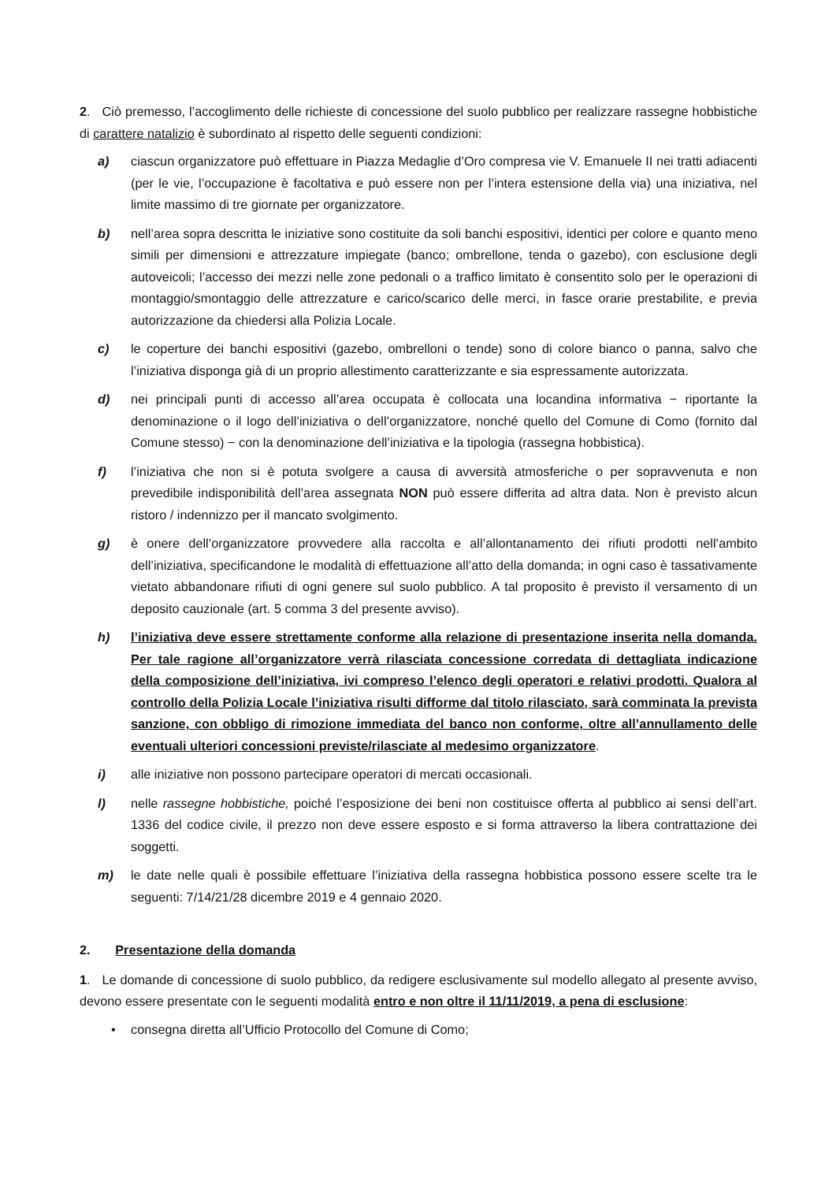2. Ciò premesso, l’accoglimento delle richieste di concessione del suolo pubblico per realizzare rassegne hobbistiche di carattere natalizio è subordinato al rispetto delle seguenti condizioni:
a) ciascun organizzatore può effettuare in Piazza Medaglie d’Oro compresa vie V. Emanuele II nei tratti adiacenti (per le vie, l’occupazione è facoltativa e può essere non per l’intera estensione della via) una iniziativa, nel limite massimo di tre giornate per organizzatore.
b) nell’area sopra descritta le iniziative sono costituite da soli banchi espositivi, identici per colore e quanto meno simili per dimensioni e attrezzature impiegate (banco; ombrellone, tenda o gazebo), con esclusione degli autoveicoli; l’accesso dei mezzi nelle zone pedonali o a traffico limitato è consentito solo per le operazioni di montaggio/smontaggio delle attrezzature e carico/scarico delle merci, in fasce orarie prestabilite, e previa autorizzazione da chiedersi alla Polizia Locale.
c) le coperture dei banchi espositivi (gazebo, ombrelloni o tende) sono di colore bianco o panna, salvo che l’iniziativa disponga già di un proprio allestimento caratterizzante e sia espressamente autorizzata.
d) nei principali punti di accesso all’area occupata è collocata una locandina informativa − riportante la denominazione o il logo dell’iniziativa o dell’organizzatore, nonché quello del Comune di Como (fornito dal Comune stesso) − con la denominazione dell’iniziativa e la tipologia (rassegna hobbistica).
f) l’iniziativa che non si è potuta svolgere a causa di avversità atmosferiche o per sopravvenuta e non prevedibile indisponibilità dell’area assegnata NON può essere differita ad altra data. Non è previsto alcun ristoro / indennizzo per il mancato svolgimento.
g) è onere dell’organizzatore provvedere alla raccolta e all’allontanamento dei rifiuti prodotti nell’ambito dell’iniziativa, specificandone le modalità di effettuazione all’atto della domanda; in ogni caso è tassativamente vietato abbandonare rifiuti di ogni genere sul suolo pubblico. A tal proposito è previsto il versamento di un deposito cauzionale (art. 5 comma 3 del presente avviso).
h) l’iniziativa deve essere strettamente conforme alla relazione di presentazione inserita nella domanda. Per tale ragione all’organizzatore verrà rilasciata concessione corredata di dettagliata indicazione della composizione dell’iniziativa, ivi compreso l’elenco degli operatori e relativi prodotti. Qualora al controllo della Polizia Locale l’iniziativa risulti difforme dal titolo rilasciato, sarà comminata la prevista sanzione, con obbligo di rimozione immediata del banco non conforme, oltre all’annullamento delle eventuali ulteriori concessioni previste/rilasciate al medesimo organizzatore.
i) alle iniziative non possono partecipare operatori di mercati occasionali.
l) nelle rassegne hobbistiche, poiché l’esposizione dei beni non costituisce offerta al pubblico ai sensi dell’art. 1336 del codice civile, il prezzo non deve essere esposto e si forma attraverso la libera contrattazione dei soggetti.
m) le date nelle quali è possibile effettuare l’iniziativa della rassegna hobbistica possono essere scelte tra le seguenti: 7/14/21/28 dicembre 2019 e 4 gennaio 2020.
2. Presentazione della domanda
1. Le domande di concessione di suolo pubblico, da redigere esclusivamente sul modello allegato al presente avviso, devono essere presentate con le seguenti modalità entro e non oltre il 11/11/2019, a pena di esclusione:
• consegna diretta all’Ufficio Protocollo del Comune di Como;